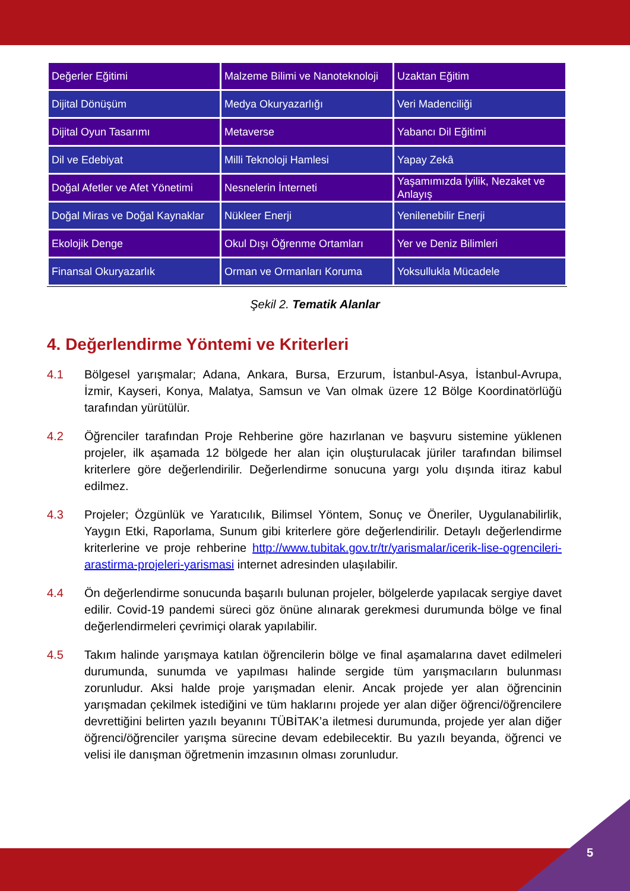| Değerler Eğitimi | Malzeme Bilimi ve Nanoteknoloji | Uzaktan Eğitim |
| Dijital Dönüşüm | Medya Okuryazarlığı | Veri Madenciliği |
| Dijital Oyun Tasarımı | Metaverse | Yabancı Dil Eğitimi |
| Dil ve Edebiyat | Milli Teknoloji Hamlesi | Yapay Zekâ |
| Doğal Afetler ve Afet Yönetimi | Nesnelerin İnterneti | Yaşamımızda İyilik, Nezaket ve Anlayış |
| Doğal Miras ve Doğal Kaynaklar | Nükleer Enerji | Yenilenebilir Enerji |
| Ekolojik Denge | Okul Dışı Öğrenme Ortamları | Yer ve Deniz Bilimleri |
| Finansal Okuryazarlık | Orman ve Ormanları Koruma | Yoksullukla Mücadele |
Şekil 2. Tematik Alanlar
4. Değerlendirme Yöntemi ve Kriterleri
4.1 Bölgesel yarışmalar; Adana, Ankara, Bursa, Erzurum, İstanbul-Asya, İstanbul-Avrupa, İzmir, Kayseri, Konya, Malatya, Samsun ve Van olmak üzere 12 Bölge Koordinatörlüğü tarafından yürütülür.
4.2 Öğrenciler tarafından Proje Rehberine göre hazırlanan ve başvuru sistemine yüklenen projeler, ilk aşamada 12 bölgede her alan için oluşturulacak jüriler tarafından bilimsel kriterlere göre değerlendirilir. Değerlendirme sonucuna yargı yolu dışında itiraz kabul edilmez.
4.3 Projeler; Özgünlük ve Yaratıcılık, Bilimsel Yöntem, Sonuç ve Öneriler, Uygulanabilirlik, Yaygın Etki, Raporlama, Sunum gibi kriterlere göre değerlendirilir. Detaylı değerlendirme kriterlerine ve proje rehberine http://www.tubitak.gov.tr/tr/yarismalar/icerik-lise-ogrencileri-arastirma-projeleri-yarismasi internet adresinden ulaşılabilir.
4.4 Ön değerlendirme sonucunda başarılı bulunan projeler, bölgelerde yapılacak sergiye davet edilir. Covid-19 pandemi süreci göz önüne alınarak gerekmesi durumunda bölge ve final değerlendirmeleri çevrimiçi olarak yapılabilir.
4.5 Takım halinde yarışmaya katılan öğrencilerin bölge ve final aşamalarına davet edilmeleri durumunda, sunumda ve yapılması halinde sergide tüm yarışmacıların bulunması zorunludur. Aksi halde proje yarışmadan elenir. Ancak projede yer alan öğrencinin yarışmadan çekilmek istediğini ve tüm haklarını projede yer alan diğer öğrenci/öğrencilere devrettiğini belirten yazılı beyanını TÜBİTAK’a iletmesi durumunda, projede yer alan diğer öğrenci/öğrenciler yarışma sürecine devam edebilecektir. Bu yazılı beyanda, öğrenci ve velisi ile danışman öğretmenin imzasının olması zorunludur.
5